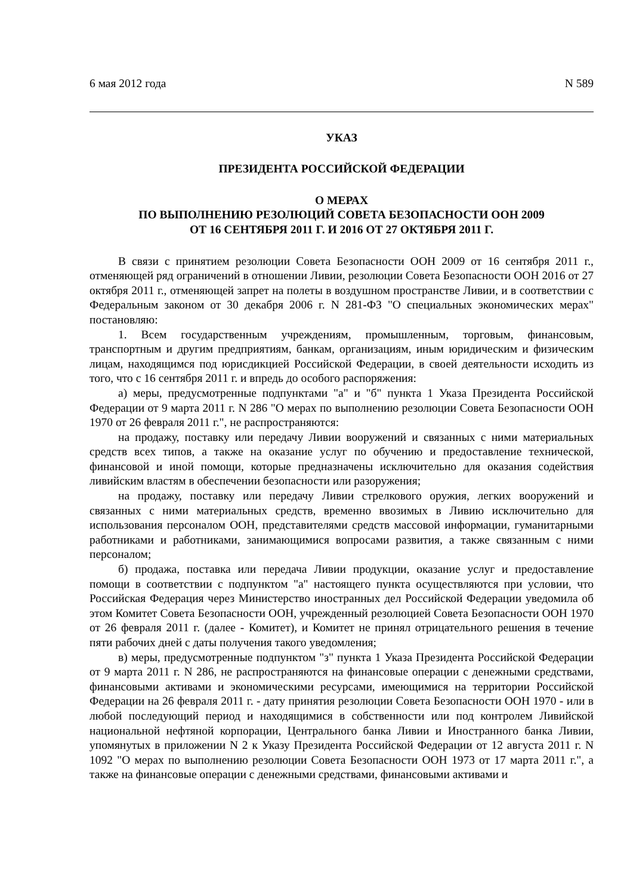6 мая 2012 года N 589
УКАЗ
ПРЕЗИДЕНТА РОССИЙСКОЙ ФЕДЕРАЦИИ
О МЕРАХ
ПО ВЫПОЛНЕНИЮ РЕЗОЛЮЦИЙ СОВЕТА БЕЗОПАСНОСТИ ООН 2009
ОТ 16 СЕНТЯБРЯ 2011 Г. И 2016 ОТ 27 ОКТЯБРЯ 2011 Г.
В связи с принятием резолюции Совета Безопасности ООН 2009 от 16 сентября 2011 г., отменяющей ряд ограничений в отношении Ливии, резолюции Совета Безопасности ООН 2016 от 27 октября 2011 г., отменяющей запрет на полеты в воздушном пространстве Ливии, и в соответствии с Федеральным законом от 30 декабря 2006 г. N 281-ФЗ "О специальных экономических мерах" постановляю:
1. Всем государственным учреждениям, промышленным, торговым, финансовым, транспортным и другим предприятиям, банкам, организациям, иным юридическим и физическим лицам, находящимся под юрисдикцией Российской Федерации, в своей деятельности исходить из того, что с 16 сентября 2011 г. и впредь до особого распоряжения:
а) меры, предусмотренные подпунктами "а" и "б" пункта 1 Указа Президента Российской Федерации от 9 марта 2011 г. N 286 "О мерах по выполнению резолюции Совета Безопасности ООН 1970 от 26 февраля 2011 г.", не распространяются:
на продажу, поставку или передачу Ливии вооружений и связанных с ними материальных средств всех типов, а также на оказание услуг по обучению и предоставление технической, финансовой и иной помощи, которые предназначены исключительно для оказания содействия ливийским властям в обеспечении безопасности или разоружения;
на продажу, поставку или передачу Ливии стрелкового оружия, легких вооружений и связанных с ними материальных средств, временно ввозимых в Ливию исключительно для использования персоналом ООН, представителями средств массовой информации, гуманитарными работниками и работниками, занимающимися вопросами развития, а также связанным с ними персоналом;
б) продажа, поставка или передача Ливии продукции, оказание услуг и предоставление помощи в соответствии с подпунктом "а" настоящего пункта осуществляются при условии, что Российская Федерация через Министерство иностранных дел Российской Федерации уведомила об этом Комитет Совета Безопасности ООН, учрежденный резолюцией Совета Безопасности ООН 1970 от 26 февраля 2011 г. (далее - Комитет), и Комитет не принял отрицательного решения в течение пяти рабочих дней с даты получения такого уведомления;
в) меры, предусмотренные подпунктом "з" пункта 1 Указа Президента Российской Федерации от 9 марта 2011 г. N 286, не распространяются на финансовые операции с денежными средствами, финансовыми активами и экономическими ресурсами, имеющимися на территории Российской Федерации на 26 февраля 2011 г. - дату принятия резолюции Совета Безопасности ООН 1970 - или в любой последующий период и находящимися в собственности или под контролем Ливийской национальной нефтяной корпорации, Центрального банка Ливии и Иностранного банка Ливии, упомянутых в приложении N 2 к Указу Президента Российской Федерации от 12 августа 2011 г. N 1092 "О мерах по выполнению резолюции Совета Безопасности ООН 1973 от 17 марта 2011 г.", а также на финансовые операции с денежными средствами, финансовыми активами и